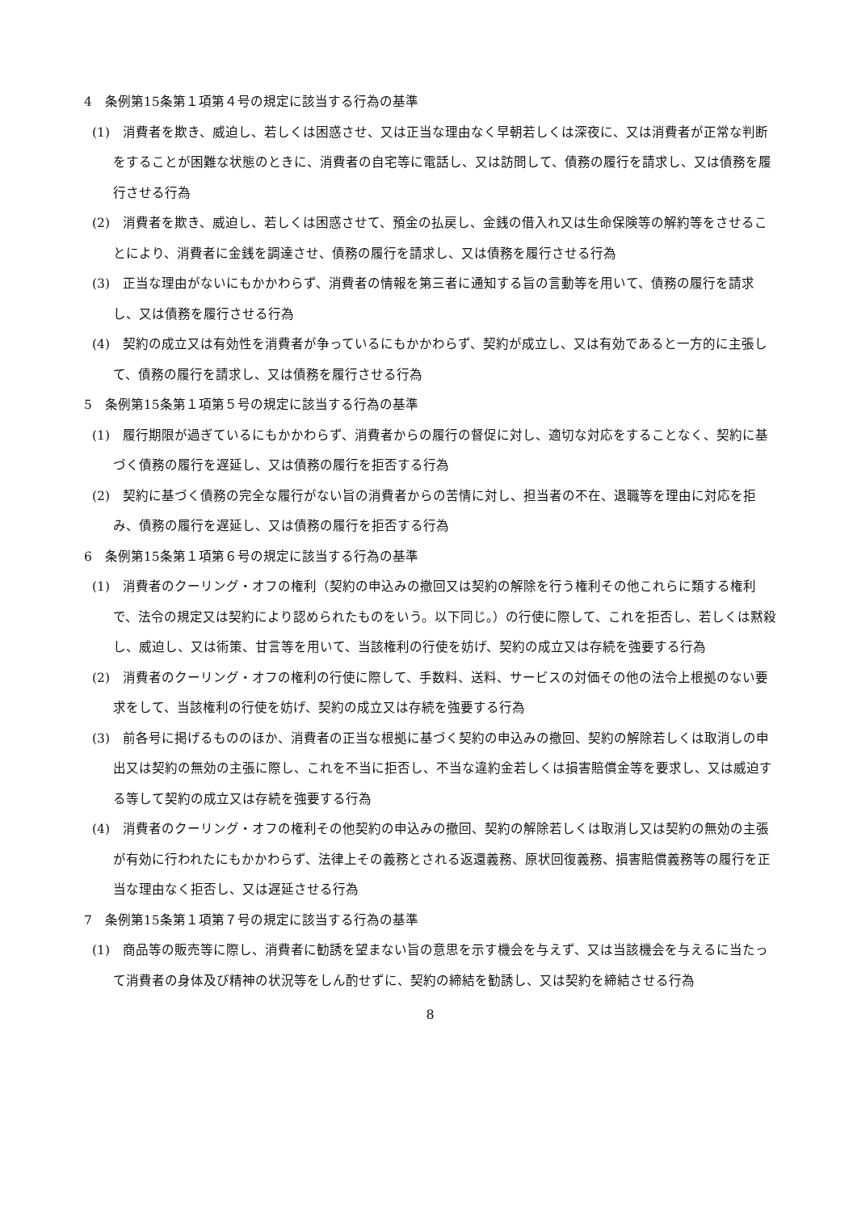4　条例第15条第１項第４号の規定に該当する行為の基準
(1)　消費者を欺き、威迫し、若しくは困惑させ、又は正当な理由なく早朝若しくは深夜に、又は消費者が正常な判断をすることが困難な状態のときに、消費者の自宅等に電話し、又は訪問して、債務の履行を請求し、又は債務を履行させる行為
(2)　消費者を欺き、威迫し、若しくは困惑させて、預金の払戻し、金銭の借入れ又は生命保険等の解約等をさせることにより、消費者に金銭を調達させ、債務の履行を請求し、又は債務を履行させる行為
(3)　正当な理由がないにもかかわらず、消費者の情報を第三者に通知する旨の言動等を用いて、債務の履行を請求し、又は債務を履行させる行為
(4)　契約の成立又は有効性を消費者が争っているにもかかわらず、契約が成立し、又は有効であると一方的に主張して、債務の履行を請求し、又は債務を履行させる行為
5　条例第15条第１項第５号の規定に該当する行為の基準
(1)　履行期限が過ぎているにもかかわらず、消費者からの履行の督促に対し、適切な対応をすることなく、契約に基づく債務の履行を遅延し、又は債務の履行を拒否する行為
(2)　契約に基づく債務の完全な履行がない旨の消費者からの苦情に対し、担当者の不在、退職等を理由に対応を拒み、債務の履行を遅延し、又は債務の履行を拒否する行為
6　条例第15条第１項第６号の規定に該当する行為の基準
(1)　消費者のクーリング・オフの権利（契約の申込みの撤回又は契約の解除を行う権利その他これらに類する権利で、法令の規定又は契約により認められたものをいう。以下同じ。）の行使に際して、これを拒否し、若しくは黙殺し、威迫し、又は術策、甘言等を用いて、当該権利の行使を妨げ、契約の成立又は存続を強要する行為
(2)　消費者のクーリング・オフの権利の行使に際して、手数料、送料、サービスの対価その他の法令上根拠のない要求をして、当該権利の行使を妨げ、契約の成立又は存続を強要する行為
(3)　前各号に掲げるもののほか、消費者の正当な根拠に基づく契約の申込みの撤回、契約の解除若しくは取消しの申出又は契約の無効の主張に際し、これを不当に拒否し、不当な違約金若しくは損害賠償金等を要求し、又は威迫する等して契約の成立又は存続を強要する行為
(4)　消費者のクーリング・オフの権利その他契約の申込みの撤回、契約の解除若しくは取消し又は契約の無効の主張が有効に行われたにもかかわらず、法律上その義務とされる返還義務、原状回復義務、損害賠償義務等の履行を正当な理由なく拒否し、又は遅延させる行為
7　条例第15条第１項第７号の規定に該当する行為の基準
(1)　商品等の販売等に際し、消費者に勧誘を望まない旨の意思を示す機会を与えず、又は当該機会を与えるに当たって消費者の身体及び精神の状況等をしん酌せずに、契約の締結を勧誘し、又は契約を締結させる行為
8